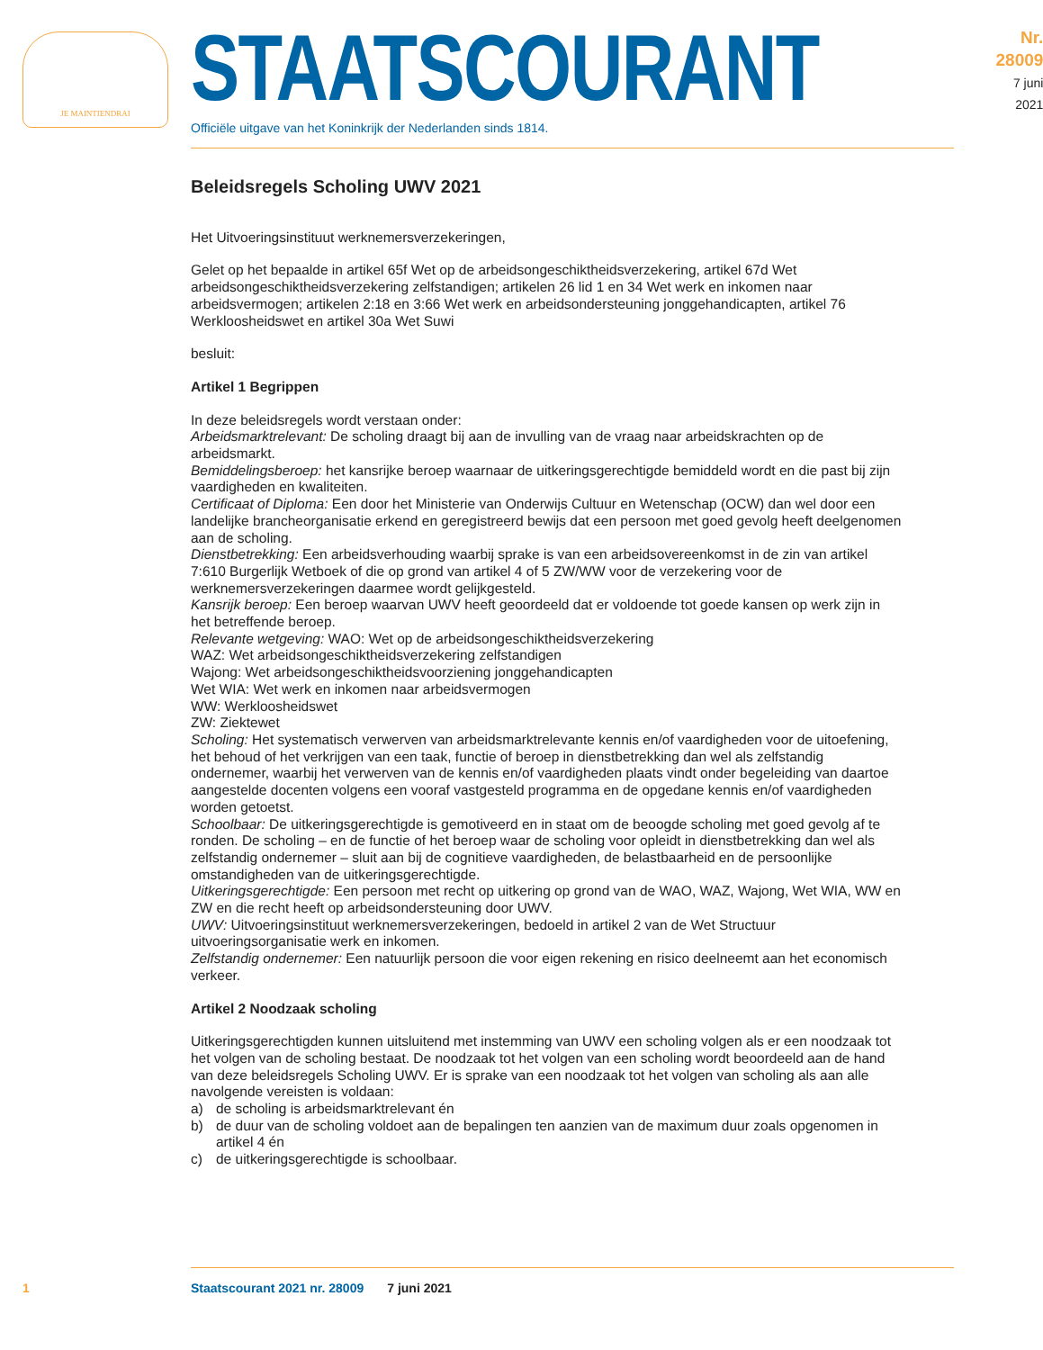JE MAINTIENDRAI
STAATSCOURANT
Officiële uitgave van het Koninkrijk der Nederlanden sinds 1814.
Nr. 28009
7 juni
2021
Beleidsregels Scholing UWV 2021
Het Uitvoeringsinstituut werknemersverzekeringen,
Gelet op het bepaalde in artikel 65f Wet op de arbeidsongeschiktheidsverzekering, artikel 67d Wet arbeidsongeschiktheidsverzekering zelfstandigen; artikelen 26 lid 1 en 34 Wet werk en inkomen naar arbeidsvermogen; artikelen 2:18 en 3:66 Wet werk en arbeidsondersteuning jonggehandicapten, artikel 76 Werkloosheidswet en artikel 30a Wet Suwi
besluit:
Artikel 1 Begrippen
In deze beleidsregels wordt verstaan onder:
Arbeidsmarktrelevant: De scholing draagt bij aan de invulling van de vraag naar arbeidskrachten op de arbeidsmarkt.
Bemiddelingsberoep: het kansrijke beroep waarnaar de uitkeringsgerechtigde bemiddeld wordt en die past bij zijn vaardigheden en kwaliteiten.
Certificaat of Diploma: Een door het Ministerie van Onderwijs Cultuur en Wetenschap (OCW) dan wel door een landelijke brancheorganisatie erkend en geregistreerd bewijs dat een persoon met goed gevolg heeft deelgenomen aan de scholing.
Dienstbetrekking: Een arbeidsverhouding waarbij sprake is van een arbeidsovereenkomst in de zin van artikel 7:610 Burgerlijk Wetboek of die op grond van artikel 4 of 5 ZW/WW voor de verzekering voor de werknemersverzekeringen daarmee wordt gelijkgesteld.
Kansrijk beroep: Een beroep waarvan UWV heeft geoordeeld dat er voldoende tot goede kansen op werk zijn in het betreffende beroep.
Relevante wetgeving: WAO: Wet op de arbeidsongeschiktheidsverzekering
WAZ: Wet arbeidsongeschiktheidsverzekering zelfstandigen
Wajong: Wet arbeidsongeschiktheidsvoorziening jonggehandicapten
Wet WIA: Wet werk en inkomen naar arbeidsvermogen
WW: Werkloosheidswet
ZW: Ziektewet
Scholing: Het systematisch verwerven van arbeidsmarktrelevante kennis en/of vaardigheden voor de uitoefening, het behoud of het verkrijgen van een taak, functie of beroep in dienstbetrekking dan wel als zelfstandig ondernemer, waarbij het verwerven van de kennis en/of vaardigheden plaats vindt onder begeleiding van daartoe aangestelde docenten volgens een vooraf vastgesteld programma en de opgedane kennis en/of vaardigheden worden getoetst.
Schoolbaar: De uitkeringsgerechtigde is gemotiveerd en in staat om de beoogde scholing met goed gevolg af te ronden. De scholing – en de functie of het beroep waar de scholing voor opleidt in dienstbetrekking dan wel als zelfstandig ondernemer – sluit aan bij de cognitieve vaardigheden, de belastbaarheid en de persoonlijke omstandigheden van de uitkeringsgerechtigde.
Uitkeringsgerechtigde: Een persoon met recht op uitkering op grond van de WAO, WAZ, Wajong, Wet WIA, WW en ZW en die recht heeft op arbeidsondersteuning door UWV.
UWV: Uitvoeringsinstituut werknemersverzekeringen, bedoeld in artikel 2 van de Wet Structuur uitvoeringsorganisatie werk en inkomen.
Zelfstandig ondernemer: Een natuurlijk persoon die voor eigen rekening en risico deelneemt aan het economisch verkeer.
Artikel 2 Noodzaak scholing
Uitkeringsgerechtigden kunnen uitsluitend met instemming van UWV een scholing volgen als er een noodzaak tot het volgen van de scholing bestaat. De noodzaak tot het volgen van een scholing wordt beoordeeld aan de hand van deze beleidsregels Scholing UWV. Er is sprake van een noodzaak tot het volgen van scholing als aan alle navolgende vereisten is voldaan:
a) de scholing is arbeidsmarktrelevant én
b) de duur van de scholing voldoet aan de bepalingen ten aanzien van de maximum duur zoals opgenomen in artikel 4 én
c) de uitkeringsgerechtigde is schoolbaar.
1 Staatscourant 2021 nr. 28009 7 juni 2021